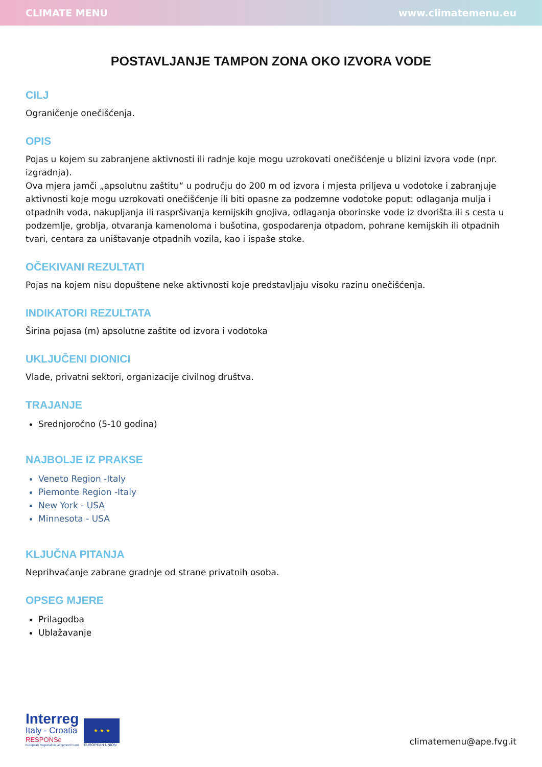CLIMATE MENU www.climatemenu.eu
POSTAVLJANJE TAMPON ZONA OKO IZVORA VODE
CILJ
Ograničenje onečišćenja.
OPIS
Pojas u kojem su zabranjene aktivnosti ili radnje koje mogu uzrokovati onečišćenje u blizini izvora vode (npr. izgradnja).
Ova mjera jamči „apsolutnu zaštitu“ u području do 200 m od izvora i mjesta priljeva u vodotoke i zabranjuje aktivnosti koje mogu uzrokovati onečišćenje ili biti opasne za podzemne vodotoke poput: odlaganja mulja i otpadnih voda, nakupljanja ili raspršivanja kemijskih gnojiva, odlaganja oborinske vode iz dvorišta ili s cesta u podzemlje, groblja, otvaranja kamenoloma i bušotina, gospodarenja otpadom, pohrane kemijskih ili otpadnih tvari, centara za uništavanje otpadnih vozila, kao i ispaše stoke.
OČEKIVANI REZULTATI
Pojas na kojem nisu dopuštene neke aktivnosti koje predstavljaju visoku razinu onečišćenja.
INDIKATORI REZULTATA
Širina pojasa (m) apsolutne zaštite od izvora i vodotoka
UKLJUČENI DIONICI
Vlade, privatni sektori, organizacije civilnog društva.
TRAJANJE
Srednjoročno (5-10 godina)
NAJBOLJE IZ PRAKSE
Veneto Region -Italy
Piemonte Region -Italy
New York - USA
Minnesota - USA
KLJUČNA PITANJA
Neprihvaćanje zabrane gradnje od strane privatnih osoba.
OPSEG MJERE
Prilagodba
Ublažavanje
Interreg
Italy - Croatia
RESPONSe
European Regional Development Fund
★ ★ ★
EUROPEAN UNION
climatemenu@ape.fvg.it